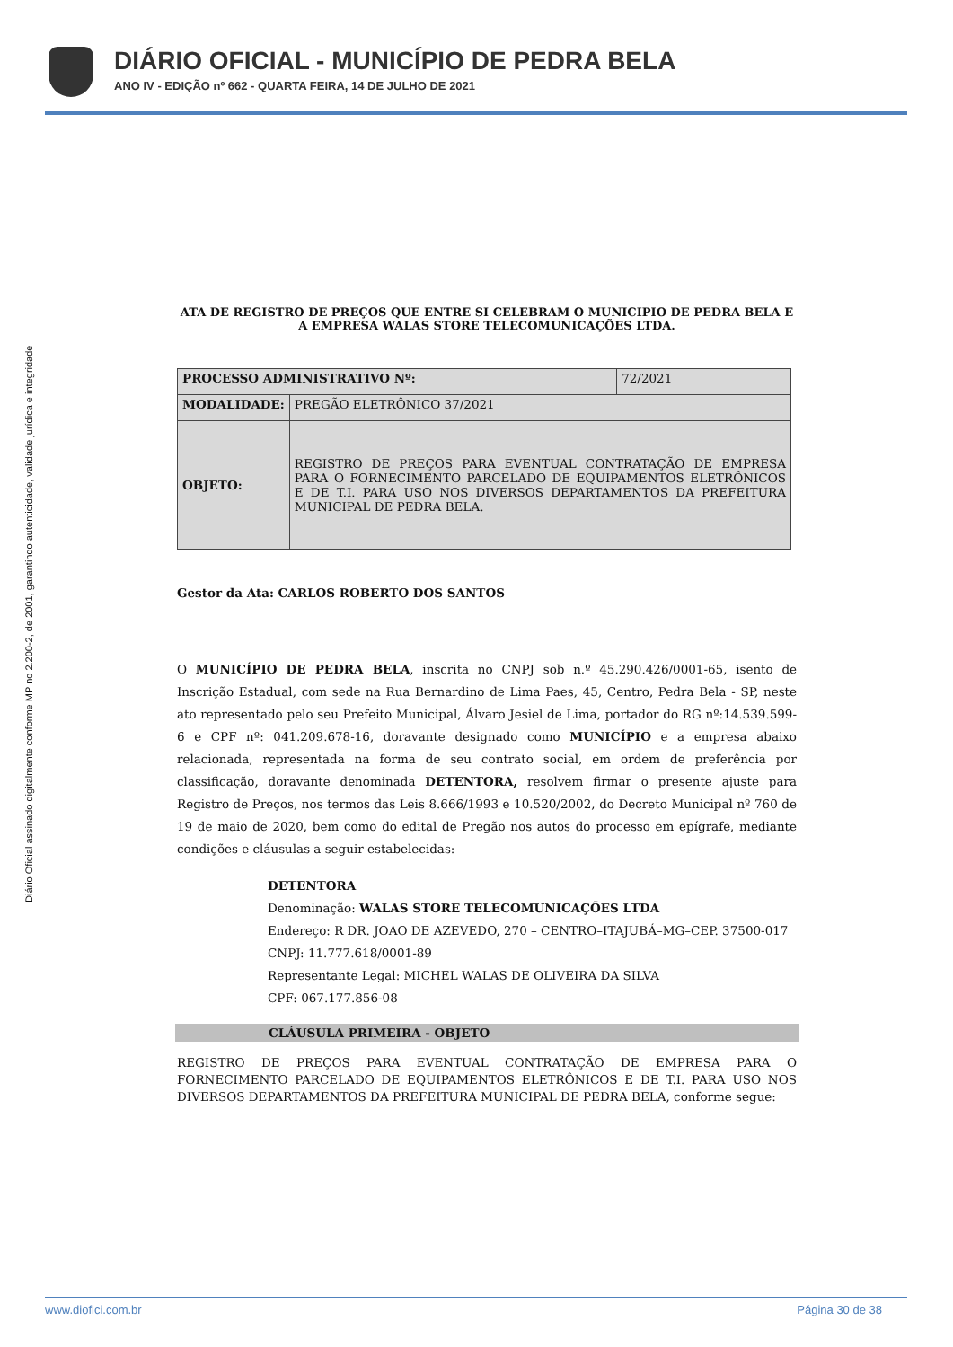DIÁRIO OFICIAL - MUNICÍPIO DE PEDRA BELA
ANO IV - EDIÇÃO nº 662 - QUARTA FEIRA, 14 DE JULHO DE 2021
Diário Oficial assinado digitalmente conforme MP no 2.200-2, de 2001, garantindo autenticidade, validade jurídica e integridade
ATA DE REGISTRO DE PREÇOS QUE ENTRE SI CELEBRAM O MUNICIPIO DE PEDRA BELA E A EMPRESA WALAS STORE TELECOMUNICAÇÕES LTDA.
| PROCESSO ADMINISTRATIVO Nº: | | 72/2021 |
| MODALIDADE: | PREGÃO ELETRÔNICO 37/2021 | |
| OBJETO: | REGISTRO DE PREÇOS PARA EVENTUAL CONTRATAÇÃO DE EMPRESA PARA O FORNECIMENTO PARCELADO DE EQUIPAMENTOS ELETRÔNICOS E DE T.I. PARA USO NOS DIVERSOS DEPARTAMENTOS DA PREFEITURA MUNICIPAL DE PEDRA BELA. | |
Gestor da Ata: CARLOS ROBERTO DOS SANTOS
O MUNICÍPIO DE PEDRA BELA, inscrita no CNPJ sob n.º 45.290.426/0001-65, isento de Inscrição Estadual, com sede na Rua Bernardino de Lima Paes, 45, Centro, Pedra Bela - SP, neste ato representado pelo seu Prefeito Municipal, Álvaro Jesiel de Lima, portador do RG nº:14.539.599-6 e CPF nº: 041.209.678-16, doravante designado como MUNICÍPIO e a empresa abaixo relacionada, representada na forma de seu contrato social, em ordem de preferência por classificação, doravante denominada DETENTORA, resolvem firmar o presente ajuste para Registro de Preços, nos termos das Leis 8.666/1993 e 10.520/2002, do Decreto Municipal nº 760 de 19 de maio de 2020, bem como do edital de Pregão nos autos do processo em epígrafe, mediante condições e cláusulas a seguir estabelecidas:
DETENTORA
Denominação: WALAS STORE TELECOMUNICAÇÕES LTDA
Endereço: R DR. JOAO DE AZEVEDO, 270 – CENTRO–ITAJUBÁ–MG–CEP. 37500-017
CNPJ: 11.777.618/0001-89
Representante Legal: MICHEL WALAS DE OLIVEIRA DA SILVA
CPF: 067.177.856-08
CLÁUSULA PRIMEIRA - OBJETO
REGISTRO DE PREÇOS PARA EVENTUAL CONTRATAÇÃO DE EMPRESA PARA O FORNECIMENTO PARCELADO DE EQUIPAMENTOS ELETRÔNICOS E DE T.I. PARA USO NOS DIVERSOS DEPARTAMENTOS DA PREFEITURA MUNICIPAL DE PEDRA BELA, conforme segue:
www.diofici.com.br Página 30 de 38